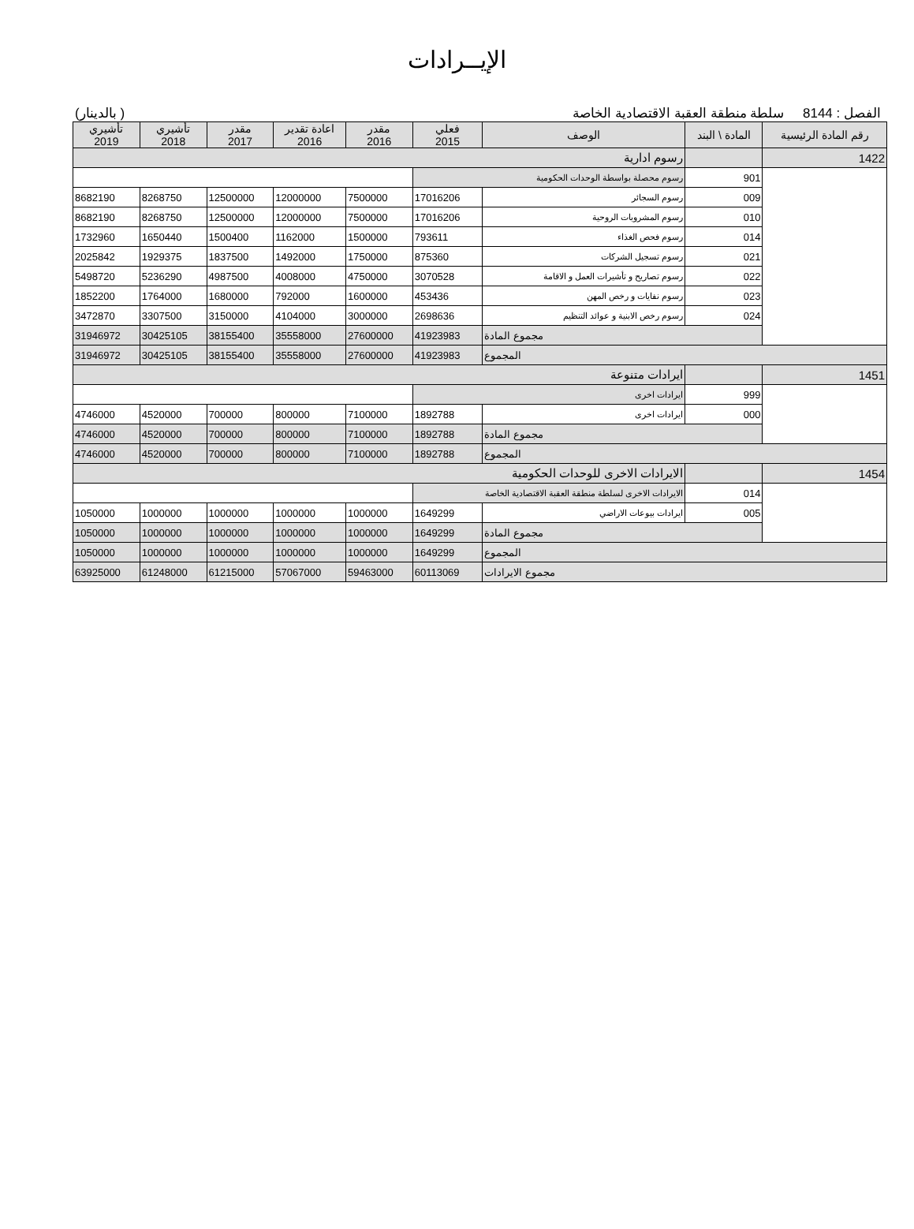الإيــرادات
(بالدينار ) الفصل : 8144 سلطة منطقة العقبة الاقتصادية الخاصة
| رقم المادة الرئيسية | المادة \ البند | الوصف | فعلي 2015 | مقدر 2016 | اعادة تقدير 2016 | مقدر 2017 | تأشيري 2018 | تأشيري 2019 |
| --- | --- | --- | --- | --- | --- | --- | --- | --- |
| 1422 | | رسوم ادارية | | | | | | |
| | 901 | رسوم محصلة بواسطة الوحدات الحكومية | | | | | | |
| | 009 | رسوم السجائر | 17016206 | 7500000 | 12000000 | 12500000 | 8268750 | 8682190 |
| | 010 | رسوم المشروبات الروحية | 17016206 | 7500000 | 12000000 | 12500000 | 8268750 | 8682190 |
| | 014 | رسوم فحص الغذاء | 793611 | 1500000 | 1162000 | 1500400 | 1650440 | 1732960 |
| | 021 | رسوم تسجيل الشركات | 875360 | 1750000 | 1492000 | 1837500 | 1929375 | 2025842 |
| | 022 | رسوم تصاريح و تأشيرات العمل و الاقامة | 3070528 | 4750000 | 4008000 | 4987500 | 5236290 | 5498720 |
| | 023 | رسوم نفايات و رخص المهن | 453436 | 1600000 | 792000 | 1680000 | 1764000 | 1852200 |
| | 024 | رسوم رخص الابنية و عوائد التنظيم | 2698636 | 3000000 | 4104000 | 3150000 | 3307500 | 3472870 |
| | مجموع المادة | | 41923983 | 27600000 | 35558000 | 38155400 | 30425105 | 31946972 |
| المجموع | | | 41923983 | 27600000 | 35558000 | 38155400 | 30425105 | 31946972 |
| 1451 | | ايرادات متنوعة | | | | | | |
| | 999 | ايرادات اخرى | | | | | | |
| | 000 | ايرادات اخرى | 1892788 | 7100000 | 800000 | 700000 | 4520000 | 4746000 |
| | مجموع المادة | | 1892788 | 7100000 | 800000 | 700000 | 4520000 | 4746000 |
| المجموع | | | 1892788 | 7100000 | 800000 | 700000 | 4520000 | 4746000 |
| 1454 | | الايرادات الاخرى للوحدات الحكومية | | | | | | |
| | 014 | الايرادات الاخرى لسلطة منطقة العقبة الاقتصادية الخاصة | | | | | | |
| | 005 | ايرادات بيوعات الاراضي | 1649299 | 1000000 | 1000000 | 1000000 | 1000000 | 1050000 |
| | مجموع المادة | | 1649299 | 1000000 | 1000000 | 1000000 | 1000000 | 1050000 |
| المجموع | | | 1649299 | 1000000 | 1000000 | 1000000 | 1000000 | 1050000 |
| مجموع الايرادات | | | 60113069 | 59463000 | 57067000 | 61215000 | 61248000 | 63925000 |